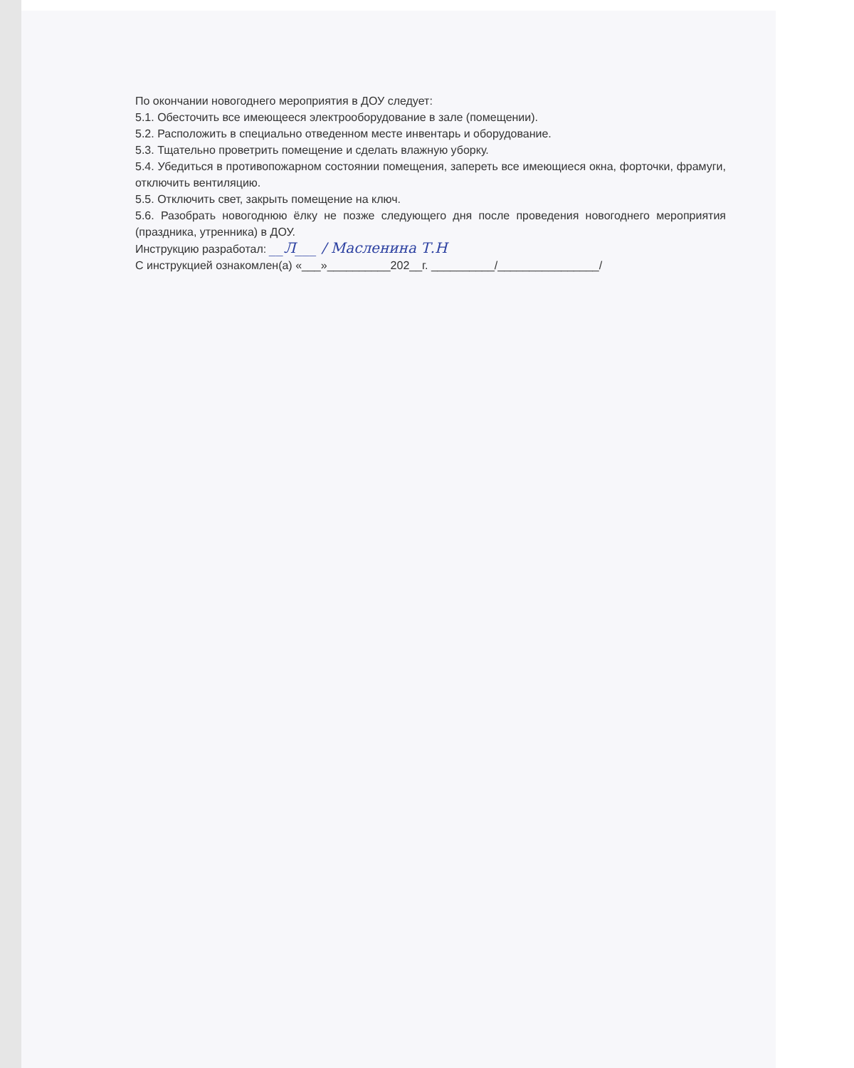По окончании новогоднего мероприятия в ДОУ следует:
5.1. Обесточить все имеющееся электрооборудование в зале (помещении).
5.2. Расположить в специально отведенном месте инвентарь и оборудование.
5.3. Тщательно проветрить помещение и сделать влажную уборку.
5.4. Убедиться в противопожарном состоянии помещения, запереть все имеющиеся окна, форточки, фрамуги, отключить вентиляцию.
5.5. Отключить свет, закрыть помещение на ключ.
5.6. Разобрать новогоднюю ёлку не позже следующего дня после проведения новогоднего мероприятия (праздника, утренника) в ДОУ.
Инструкцию разработал: __Л___ / Масленина Т.Н
С инструкцией ознакомлен(а) «___»__________202__г. __________/________________/